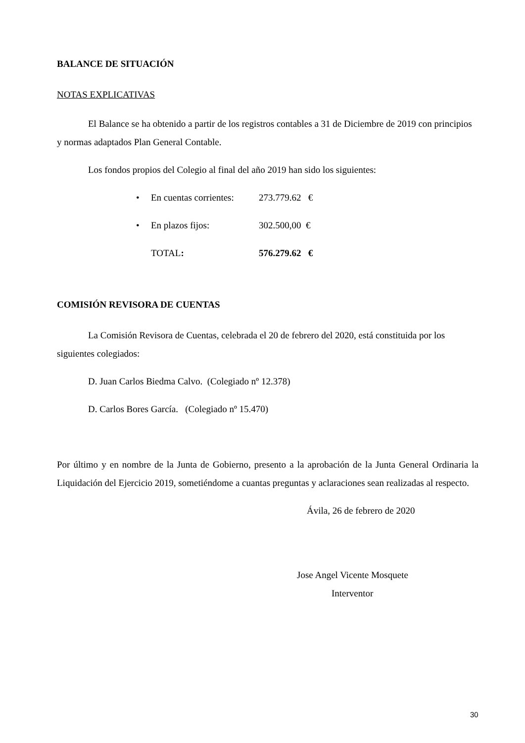BALANCE DE SITUACIÓN
NOTAS EXPLICATIVAS
El Balance se ha obtenido a partir de los registros contables a 31 de Diciembre de 2019 con principios y normas adaptados Plan General Contable.
Los fondos propios del Colegio al final del año 2019 han sido los siguientes:
• En cuentas corrientes: 273.779.62 €
• En plazos fijos: 302.500,00 €
TOTAL: 576.279.62 €
COMISIÓN REVISORA DE CUENTAS
La Comisión Revisora de Cuentas, celebrada el 20 de febrero del 2020, está constituida por los siguientes colegiados:
D. Juan Carlos Biedma Calvo. (Colegiado nº 12.378)
D. Carlos Bores García. (Colegiado nº 15.470)
Por último y en nombre de la Junta de Gobierno, presento a la aprobación de la Junta General Ordinaria la Liquidación del Ejercicio 2019, sometiéndome a cuantas preguntas y aclaraciones sean realizadas al respecto.
Ávila, 26 de febrero de 2020
Jose Angel Vicente Mosquete
Interventor
30